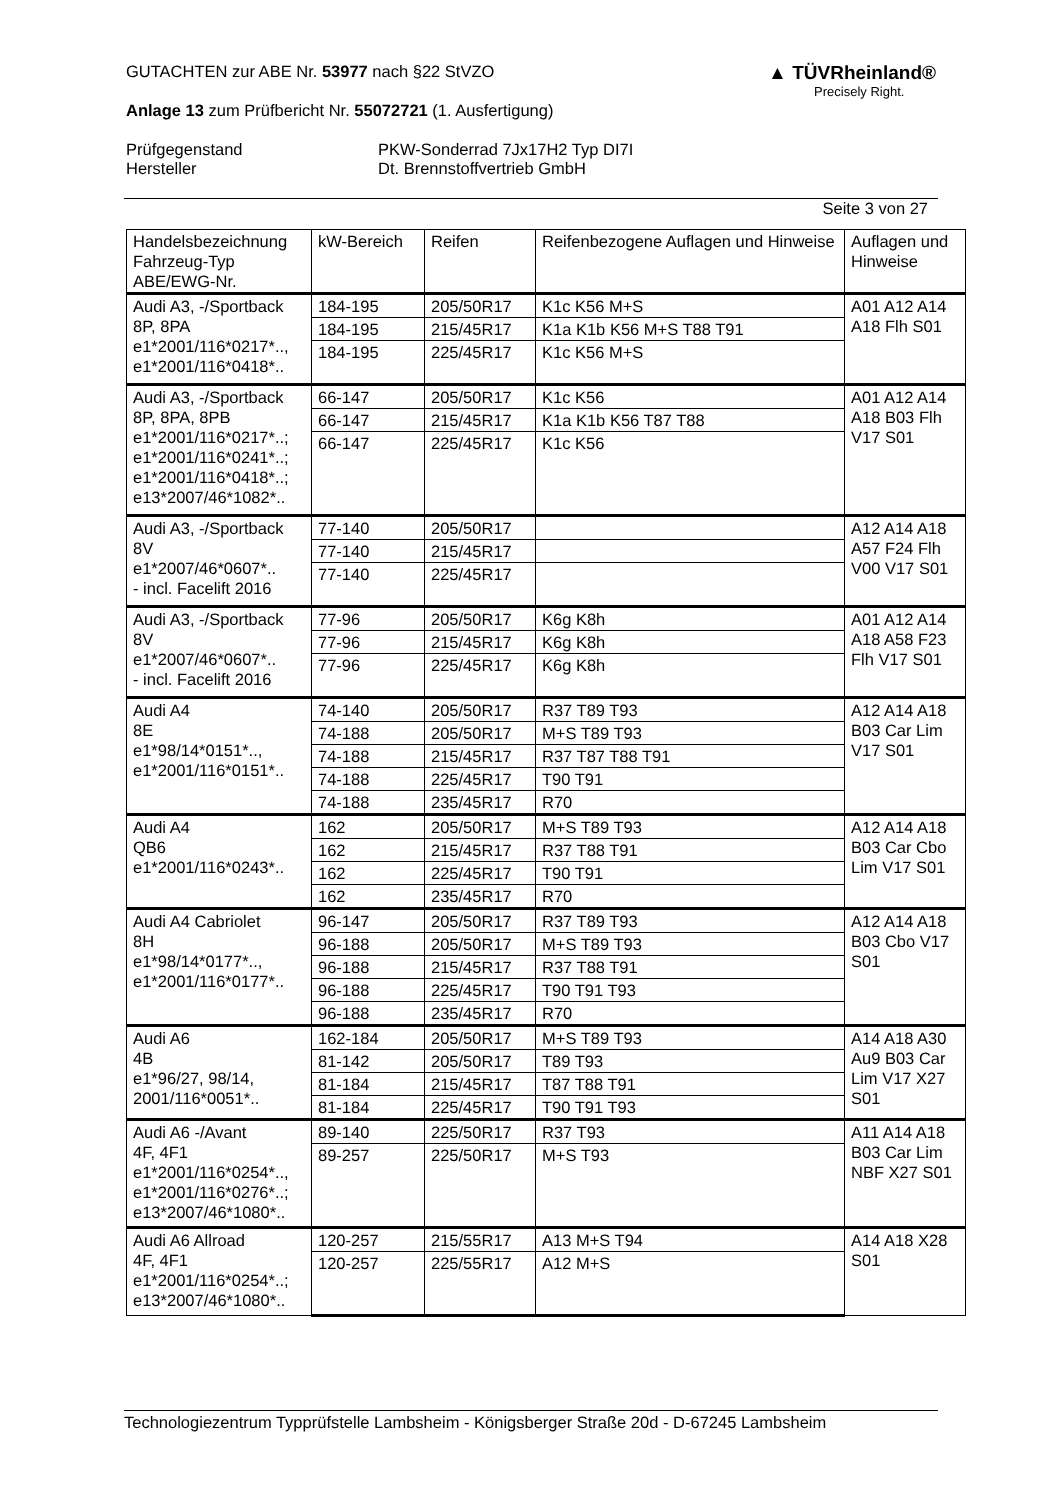▲ TÜVRheinland®
Precisely Right.
GUTACHTEN zur ABE Nr. 53977 nach §22 StVZO
Anlage 13 zum Prüfbericht Nr. 55072721 (1. Ausfertigung)
Prüfgegenstand
Hersteller
PKW-Sonderrad 7Jx17H2 Typ DI7I
Dt. Brennstoffvertrieb GmbH
Seite 3 von 27
| Handelsbezeichnung Fahrzeug-Typ ABE/EWG-Nr. | kW-Bereich | Reifen | Reifenbezogene Auflagen und Hinweise | Auflagen und Hinweise |
| --- | --- | --- | --- | --- |
| Audi A3, -/Sportback 8P, 8PA e1*2001/116*0217*.., e1*2001/116*0418*.. | 184-195 | 205/50R17 | K1c K56 M+S | A01 A12 A14 A18 Flh S01 |
| | 184-195 | 215/45R17 | K1a K1b K56 M+S T88 T91 | |
| | 184-195 | 225/45R17 | K1c K56 M+S | |
| Audi A3, -/Sportback 8P, 8PA, 8PB e1*2001/116*0217*..; e1*2001/116*0241*..; e1*2001/116*0418*..; e13*2007/46*1082*.. | 66-147 | 205/50R17 | K1c K56 | A01 A12 A14 A18 B03 Flh V17 S01 |
| | 66-147 | 215/45R17 | K1a K1b K56 T87 T88 | |
| | 66-147 | 225/45R17 | K1c K56 | |
| Audi A3, -/Sportback 8V e1*2007/46*0607*.. - incl. Facelift 2016 | 77-140 | 205/50R17 | | A12 A14 A18 A57 F24 Flh V00 V17 S01 |
| | 77-140 | 215/45R17 | | |
| | 77-140 | 225/45R17 | | |
| Audi A3, -/Sportback 8V e1*2007/46*0607*.. - incl. Facelift 2016 | 77-96 | 205/50R17 | K6g K8h | A01 A12 A14 A18 A58 F23 Flh V17 S01 |
| | 77-96 | 215/45R17 | K6g K8h | |
| | 77-96 | 225/45R17 | K6g K8h | |
| Audi A4 8E e1*98/14*0151*.., e1*2001/116*0151*.. | 74-140 | 205/50R17 | R37 T89 T93 | A12 A14 A18 B03 Car Lim V17 S01 |
| | 74-188 | 205/50R17 | M+S T89 T93 | |
| | 74-188 | 215/45R17 | R37 T87 T88 T91 | |
| | 74-188 | 225/45R17 | T90 T91 | |
| | 74-188 | 235/45R17 | R70 | |
| Audi A4 QB6 e1*2001/116*0243*.. | 162 | 205/50R17 | M+S T89 T93 | A12 A14 A18 B03 Car Cbo Lim V17 S01 |
| | 162 | 215/45R17 | R37 T88 T91 | |
| | 162 | 225/45R17 | T90 T91 | |
| | 162 | 235/45R17 | R70 | |
| Audi A4 Cabriolet 8H e1*98/14*0177*.., e1*2001/116*0177*.. | 96-147 | 205/50R17 | R37 T89 T93 | A12 A14 A18 B03 Cbo V17 S01 |
| | 96-188 | 205/50R17 | M+S T89 T93 | |
| | 96-188 | 215/45R17 | R37 T88 T91 | |
| | 96-188 | 225/45R17 | T90 T91 T93 | |
| | 96-188 | 235/45R17 | R70 | |
| Audi A6 4B e1*96/27, 98/14, 2001/116*0051*.. | 162-184 | 205/50R17 | M+S T89 T93 | A14 A18 A30 Au9 B03 Car Lim V17 X27 S01 |
| | 81-142 | 205/50R17 | T89 T93 | |
| | 81-184 | 215/45R17 | T87 T88 T91 | |
| | 81-184 | 225/45R17 | T90 T91 T93 | |
| Audi A6 -/Avant 4F, 4F1 e1*2001/116*0254*.., e1*2001/116*0276*..; e13*2007/46*1080*.. | 89-140 | 225/50R17 | R37 T93 | A11 A14 A18 B03 Car Lim NBF X27 S01 |
| | 89-257 | 225/50R17 | M+S T93 | |
| Audi A6 Allroad 4F, 4F1 e1*2001/116*0254*..; e13*2007/46*1080*.. | 120-257 | 215/55R17 | A13 M+S T94 | A14 A18 X28 S01 |
| | 120-257 | 225/55R17 | A12 M+S | |
Technologiezentrum Typprüfstelle Lambsheim - Königsberger Straße 20d - D-67245 Lambsheim